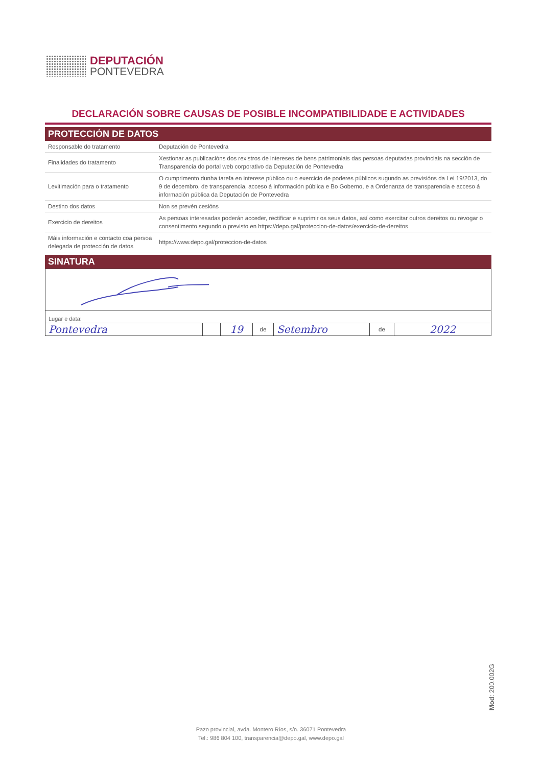DEPUTACIÓN
PONTEVEDRA
DECLARACIÓN SOBRE CAUSAS DE POSIBLE INCOMPATIBILIDADE E ACTIVIDADES
PROTECCIÓN DE DATOS
| Responsable do tratamento | Deputación de Pontevedra |
| Finalidades do tratamento | Xestionar as publicacións dos rexistros de intereses de bens patrimoniais das persoas deputadas provinciais na sección de Transparencia do portal web corporativo da Deputación de Pontevedra |
| Lexitimación para o tratamento | O cumprimento dunha tarefa en interese público ou o exercicio de poderes públicos sugundo as previsións da Lei 19/2013, do 9 de decembro, de transparencia, acceso á información pública e Bo Goberno, e a Ordenanza de transparencia e acceso á información pública da Deputación de Pontevedra |
| Destino dos datos | Non se prevén cesións |
| Exercicio de dereitos | As persoas interesadas poderán acceder, rectificar e suprimir os seus datos, así como exercitar outros dereitos ou revogar o consentimento segundo o previsto en https://depo.gal/proteccion-de-datos/exercicio-de-dereitos |
| Máis información e contacto coa persoa delegada de protección de datos | https://www.depo.gal/proteccion-de-datos |
SINATURA
Lugar e data:
| Pontevedra | | 19 | de | Setembro | de | 2022 |
Mod: 200.002G
Pazo provincial, avda. Montero Ríos, s/n. 36071 Pontevedra
Tel.: 986 804 100, transparencia@depo.gal, www.depo.gal